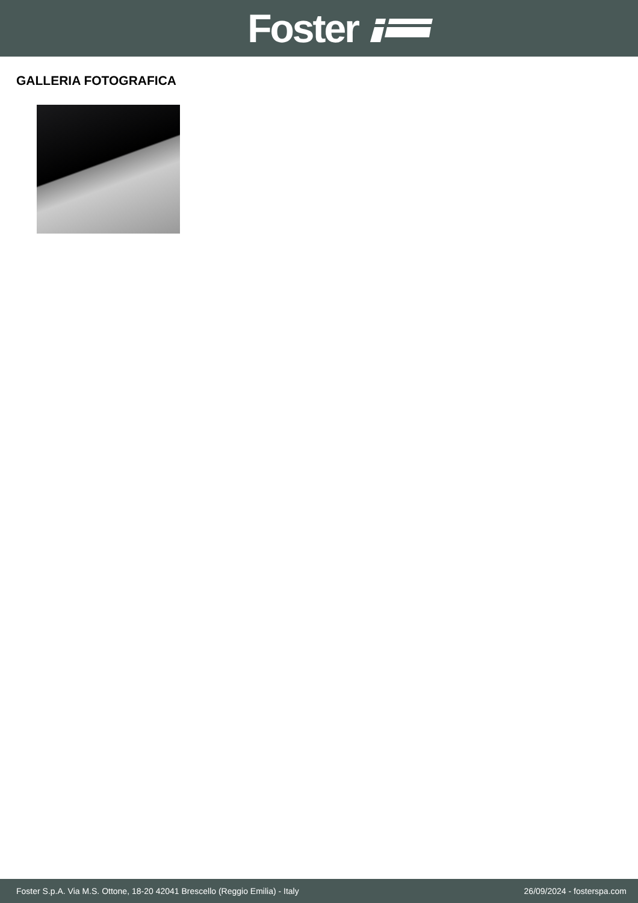Foster
GALLERIA FOTOGRAFICA
Foster S.p.A. Via M.S. Ottone, 18-20 42041 Brescello (Reggio Emilia) - Italy 26/09/2024 - fosterspa.com